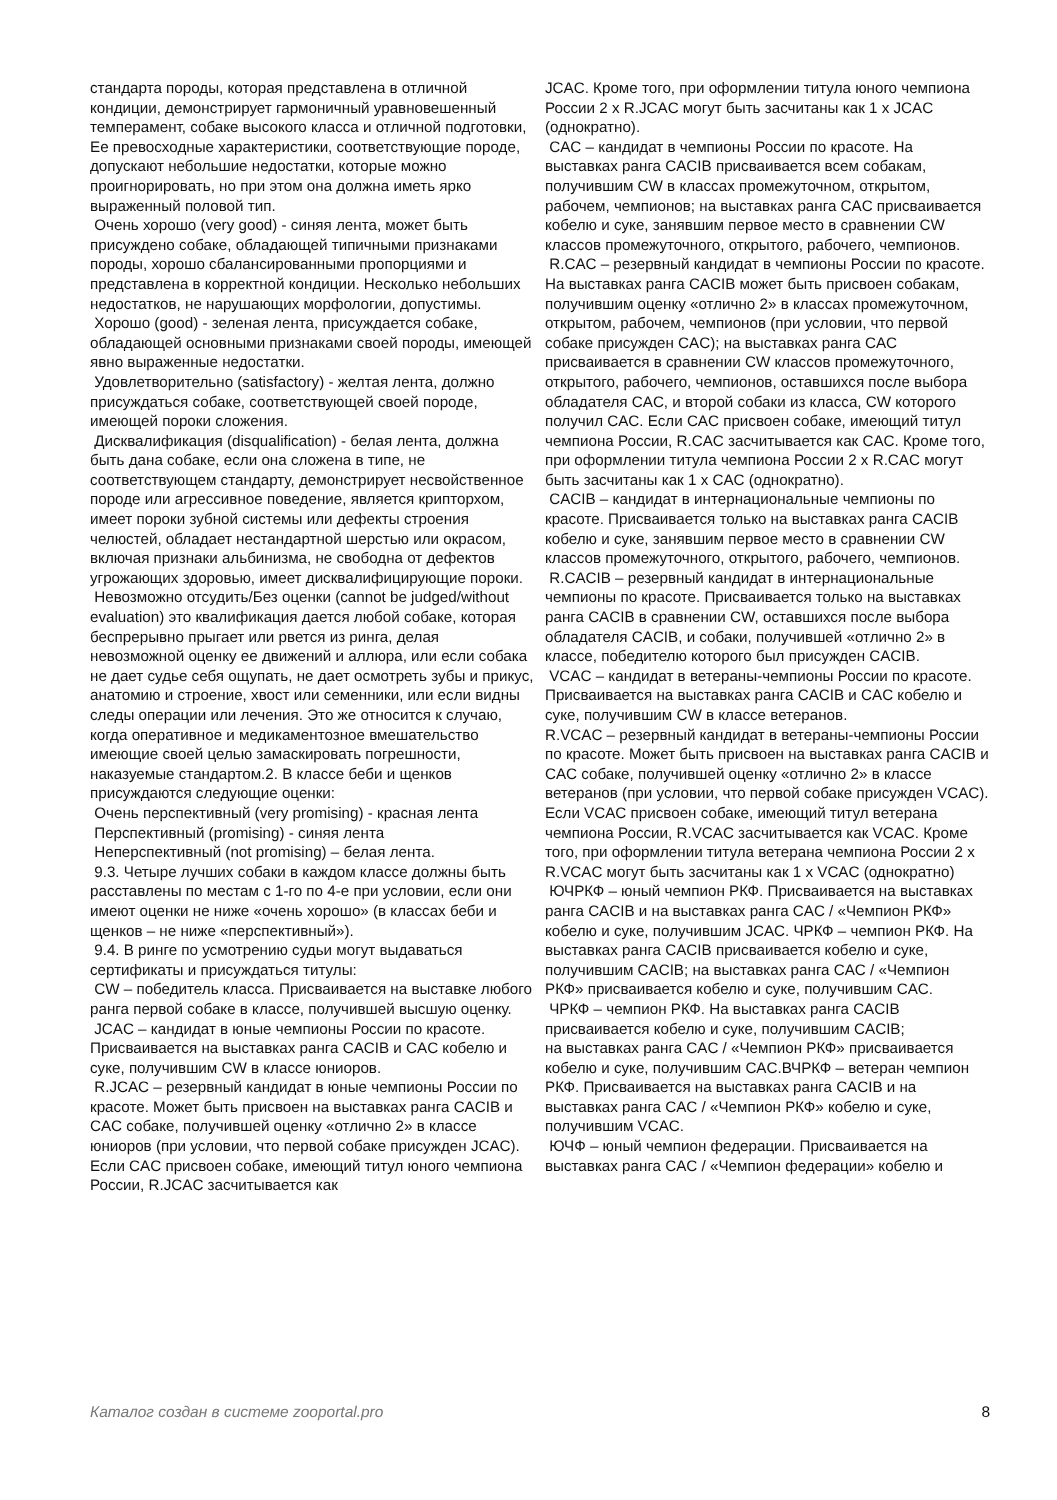стандарта породы, которая представлена в отличной кондиции, демонстрирует гармоничный уравновешенный темперамент, собаке высокого класса и отличной подготовки, Ее превосходные характеристики, соответствующие породе, допускают небольшие недостатки, которые можно проигнорировать, но при этом она должна иметь ярко выраженный половой тип.
Очень хорошо (very good) - синяя лента, может быть присуждено собаке, обладающей типичными признаками породы, хорошо сбалансированными пропорциями и представлена в корректной кондиции. Несколько небольших недостатков, не нарушающих морфологии, допустимы.
Хорошо (good) - зеленая лента, присуждается собаке, обладающей основными признаками своей породы, имеющей явно выраженные недостатки.
Удовлетворительно (satisfactory) - желтая лента, должно присуждаться собаке, соответствующей своей породе, имеющей пороки сложения.
Дисквалификация (disqualification) - белая лента, должна быть дана собаке, если она сложена в типе, не соответствующем стандарту, демонстрирует несвойственное породе или агрессивное поведение, является крипторхом, имеет пороки зубной системы или дефекты строения челюстей, обладает нестандартной шерстью или окрасом, включая признаки альбинизма, не свободна от дефектов угрожающих здоровью, имеет дисквалифицирующие пороки.
Невозможно отсудить/Без оценки (cannot be judged/without evaluation) это квалификация дается любой собаке, которая беспрерывно прыгает или рвется из ринга, делая невозможной оценку ее движений и аллюра, или если собака не дает судье себя ощупать, не дает осмотреть зубы и прикус, анатомию и строение, хвост или семенники, или если видны следы операции или лечения. Это же относится к случаю, когда оперативное и медикаментозное вмешательство имеющие своей целью замаскировать погрешности, наказуемые стандартом.2. В классе беби и щенков присуждаются следующие оценки:
Очень перспективный (very promising) - красная лента
Перспективный (promising) - синяя лента
Неперспективный (not promising) – белая лента.
9.3. Четыре лучших собаки в каждом классе должны быть расставлены по местам с 1-го по 4-е при условии, если они имеют оценки не ниже «очень хорошо» (в классах беби и щенков – не ниже «перспективный»).
9.4. В ринге по усмотрению судьи могут выдаваться сертификаты и присуждаться титулы:
CW – победитель класса. Присваивается на выставке любого ранга первой собаке в классе, получившей высшую оценку.
JCAC – кандидат в юные чемпионы России по красоте. Присваивается на выставках ранга CACIB и CAC кобелю и суке, получившим CW в классе юниоров.
R.JCAC – резервный кандидат в юные чемпионы России по красоте. Может быть присвоен на выставках ранга CACIB и CAC собаке, получившей оценку «отлично 2» в классе юниоров (при условии, что первой собаке присужден JCAC). Если CAC присвоен собаке, имеющий титул юного чемпиона России, R.JCAC засчитывается как
JCAC. Кроме того, при оформлении титула юного чемпиона России 2 х R.JCAC могут быть засчитаны как 1 х JCAC (однократно).
CAC – кандидат в чемпионы России по красоте. На выставках ранга CACIB присваивается всем собакам, получившим CW в классах промежуточном, открытом, рабочем, чемпионов; на выставках ранга CAC присваивается кобелю и суке, занявшим первое место в сравнении CW классов промежуточного, открытого, рабочего, чемпионов.
R.CAC – резервный кандидат в чемпионы России по красоте. На выставках ранга CACIB может быть присвоен собакам, получившим оценку «отлично 2» в классах промежуточном, открытом, рабочем, чемпионов (при условии, что первой собаке присужден CAC); на выставках ранга CAC присваивается в сравнении CW классов промежуточного, открытого, рабочего, чемпионов, оставшихся после выбора обладателя CAC, и второй собаки из класса, CW которого получил CAC. Если CAC присвоен собаке, имеющий титул чемпиона России, R.CAC засчитывается как CAC. Кроме того, при оформлении титула чемпиона России 2 х R.CAC могут быть засчитаны как 1 х CAC (однократно).
CACIB – кандидат в интернациональные чемпионы по красоте. Присваивается только на выставках ранга CACIB кобелю и суке, занявшим первое место в сравнении CW классов промежуточного, открытого, рабочего, чемпионов.
R.CACIB – резервный кандидат в интернациональные чемпионы по красоте. Присваивается только на выставках ранга CACIB в сравнении CW, оставшихся после выбора обладателя CACIB, и собаки, получившей «отлично 2» в классе, победителю которого был присужден CACIB.
VCAC – кандидат в ветераны-чемпионы России по красоте. Присваивается на выставках ранга CACIB и CAC кобелю и суке, получившим CW в классе ветеранов.
R.VCAC – резервный кандидат в ветераны-чемпионы России по красоте. Может быть присвоен на выставках ранга CACIB и CAC собаке, получившей оценку «отлично 2» в классе ветеранов (при условии, что первой собаке присужден VCAC). Если VCAC присвоен собаке, имеющий титул ветерана чемпиона России, R.VCAC засчитывается как VCAC. Кроме того, при оформлении титула ветерана чемпиона России 2 х R.VCAC могут быть засчитаны как 1 х VCAC (однократно)
ЮЧРКФ – юный чемпион РКФ. Присваивается на выставках ранга CACIB и на выставках ранга CAC / «Чемпион РКФ» кобелю и суке, получившим JCAC. ЧРКФ – чемпион РКФ. На выставках ранга CACIB присваивается кобелю и суке, получившим CACIB; на выставках ранга CAC / «Чемпион РКФ» присваивается кобелю и суке, получившим CAC.
ЧРКФ – чемпион РКФ. На выставках ранга CACIB присваивается кобелю и суке, получившим CACIB;
на выставках ранга CAC / «Чемпион РКФ» присваивается кобелю и суке, получившим CAC.ВЧРКФ – ветеран чемпион РКФ. Присваивается на выставках ранга CACIB и на выставках ранга CAC / «Чемпион РКФ» кобелю и суке, получившим VCAC.
ЮЧФ – юный чемпион федерации. Присваивается на выставках ранга CAC / «Чемпион федерации» кобелю и
Каталог создан в системе zooportal.pro 8